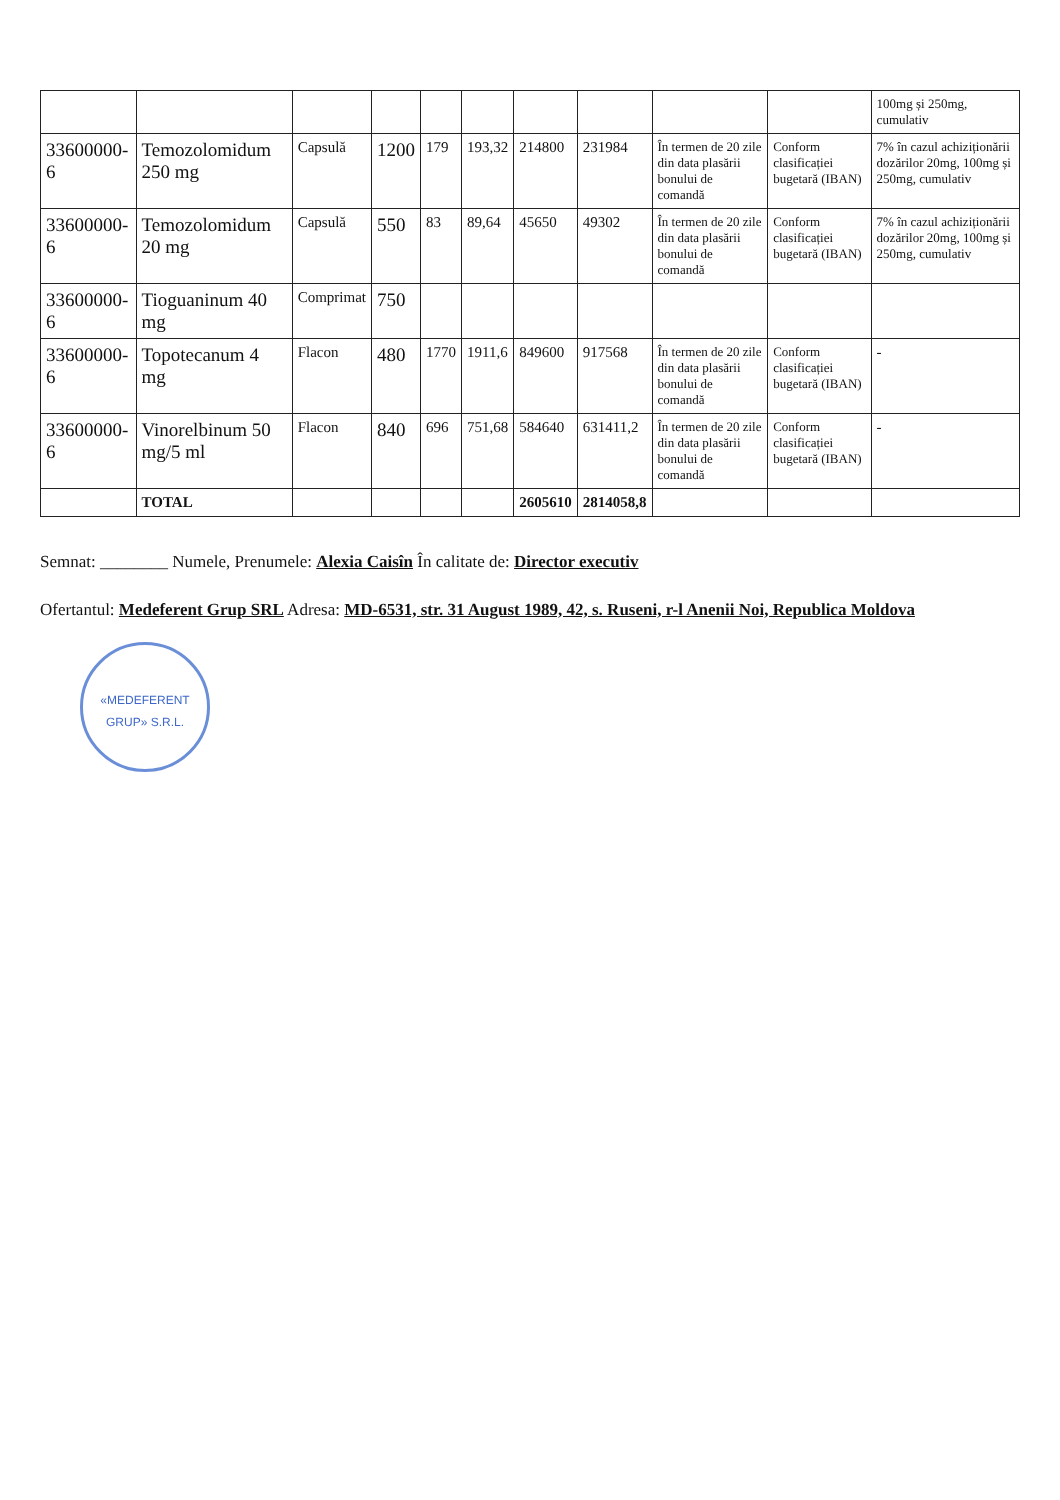| | | | | | | | | | | 100mg și 250mg, cumulativ |
| 33600000-6 | Temozolomidum 250 mg | Capsulă | 1200 | 179 | 193,32 | 214800 | 231984 | În termen de 20 zile din data plasării bonului de comandă | Conform clasificației bugetară (IBAN) | 7% în cazul achiziționării dozărilor 20mg, 100mg și 250mg, cumulativ |
| 33600000-6 | Temozolomidum 20 mg | Capsulă | 550 | 83 | 89,64 | 45650 | 49302 | În termen de 20 zile din data plasării bonului de comandă | Conform clasificației bugetară (IBAN) | 7% în cazul achiziționării dozărilor 20mg, 100mg și 250mg, cumulativ |
| 33600000-6 | Tioguaninum 40 mg | Comprimat | 750 | | | | | | | |
| 33600000-6 | Topotecanum 4 mg | Flacon | 480 | 1770 | 1911,6 | 849600 | 917568 | În termen de 20 zile din data plasării bonului de comandă | Conform clasificației bugetară (IBAN) | - |
| 33600000-6 | Vinorelbinum 50 mg/5 ml | Flacon | 840 | 696 | 751,68 | 584640 | 631411,2 | În termen de 20 zile din data plasării bonului de comandă | Conform clasificației bugetară (IBAN) | - |
| | TOTAL | | | | | 2605610 | 2814058,8 | | | |
Semnat: ________ Numele, Prenumele: Alexia Caisîn În calitate de: Director executiv
Ofertantul: Medeferent Grup SRL Adresa: MD-6531, str. 31 August 1989, 42, s. Ruseni, r-l Anenii Noi, Republica Moldova
«MEDEFERENT GRUP» S.R.L.